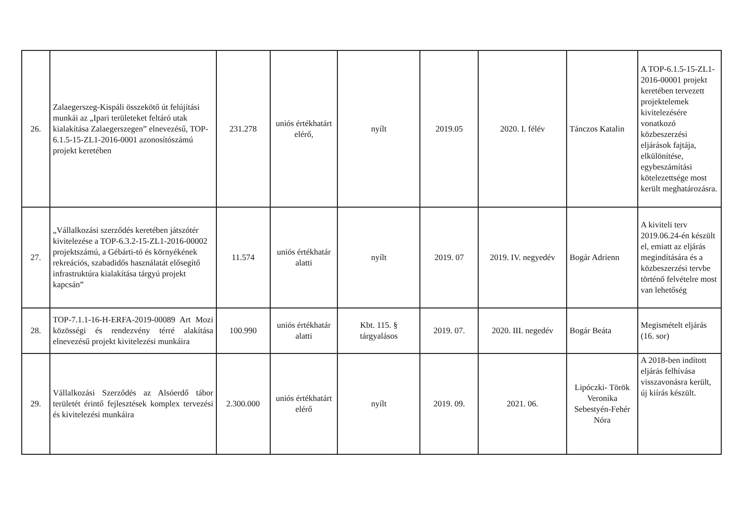| 26. | Zalaegerszeg-Kispáli összekötő út felújítási munkái az „Ipari területeket feltáró utak kialakítása Zalaegerszegen” elnevezésű, TOP-6.1.5-15-ZL1-2016-0001 azonosítószámú projekt keretében | 231.278 | uniós értékhatárt elérő, | nyílt | 2019.05 | 2020. I. félév | Tánczos Katalin | A TOP-6.1.5-15-ZL1-2016-00001 projekt keretében tervezett projektelemek kivitelezésére vonatkozó közbeszerzési eljárások fajtája, elkülönítése, egybeszámítási kötelezettsége most került meghatározásra. |
| 27. | „Vállalkozási szerződés keretében játszótér kivitelezése a TOP-6.3.2-15-ZL1-2016-00002 projektszámú, a Gébárti-tó és környékének rekreációs, szabadidős használatát elősegítő infrastruktúra kialakítása tárgyú projekt kapcsán” | 11.574 | uniós értékhatár alatti | nyílt | 2019. 07 | 2019. IV. negyedév | Bogár Adrienn | A kiviteli terv 2019.06.24-én készült el, emiatt az eljárás megindítására és a közbeszerzési tervbe történő felvételre most van lehetőség |
| 28. | TOP-7.1.1-16-H-ERFA-2019-00089 Art Mozi közösségi és rendezvény térré alakítása elnevezésű projekt kivitelezési munkáira | 100.990 | uniós értékhatár alatti | Kbt. 115. § tárgyalásos | 2019. 07. | 2020. III. negedév | Bogár Beáta | Megismételt eljárás (16. sor) |
| 29. | Vállalkozási Szerződés az Alsóerdő tábor területét érintő fejlesztések komplex tervezési és kivitelezési munkáira | 2.300.000 | uniós értékhatárt elérő | nyílt | 2019. 09. | 2021. 06. | Lipóczki- Török Veronika Sebestyén-Fehér Nóra | A 2018-ben indított eljárás felhívása visszavonásra került, új kiírás készült. |